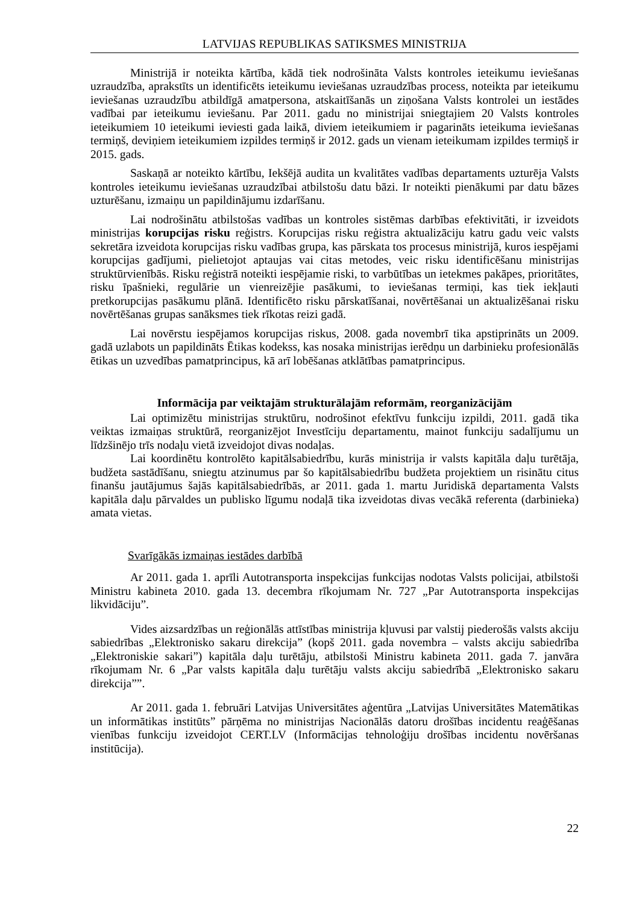LATVIJAS REPUBLIKAS SATIKSMES MINISTRIJA
Ministrijā ir noteikta kārtība, kādā tiek nodrošināta Valsts kontroles ieteikumu ieviešanas uzraudzība, aprakstīts un identificēts ieteikumu ieviešanas uzraudzības process, noteikta par ieteikumu ieviešanas uzraudzību atbildīgā amatpersona, atskaitīšanās un ziņošana Valsts kontrolei un iestādes vadībai par ieteikumu ieviešanu. Par 2011. gadu no ministrijai sniegtajiem 20 Valsts kontroles ieteikumiem 10 ieteikumi ieviesti gada laikā, diviem ieteikumiem ir pagarināts ieteikuma ieviešanas termiņš, deviņiem ieteikumiem izpildes termiņš ir 2012. gads un vienam ieteikumam izpildes termiņš ir 2015. gads.
Saskaņā ar noteikto kārtību, Iekšējā audita un kvalitātes vadības departaments uzturēja Valsts kontroles ieteikumu ieviešanas uzraudzībai atbilstošu datu bāzi. Ir noteikti pienākumi par datu bāzes uzturēšanu, izmaiņu un papildinājumu izdarīšanu.
Lai nodrošinātu atbilstošas vadības un kontroles sistēmas darbības efektivitāti, ir izveidots ministrijas korupcijas risku reģistrs. Korupcijas risku reģistra aktualizāciju katru gadu veic valsts sekretāra izveidota korupcijas risku vadības grupa, kas pārskata tos procesus ministrijā, kuros iespējami korupcijas gadījumi, pielietojot aptaujas vai citas metodes, veic risku identificēšanu ministrijas struktūrvienībās. Risku reģistrā noteikti iespējamie riski, to varbūtības un ietekmes pakāpes, prioritātes, risku īpašnieki, regulārie un vienreizējie pasākumi, to ieviešanas termiņi, kas tiek iekļauti pretkorupcijas pasākumu plānā. Identificēto risku pārskatīšanai, novērtēšanai un aktualizēšanai risku novērtēšanas grupas sanāksmes tiek rīkotas reizi gadā.
Lai novērstu iespējamos korupcijas riskus, 2008. gada novembrī tika apstiprināts un 2009. gadā uzlabots un papildināts Ētikas kodekss, kas nosaka ministrijas ierēdņu un darbinieku profesionālās ētikas un uzvedības pamatprincipus, kā arī lobēšanas atklātības pamatprincipus.
Informācija par veiktajām strukturālajām reformām, reorganizācijām
Lai optimizētu ministrijas struktūru, nodrošinot efektīvu funkciju izpildi, 2011. gadā tika veiktas izmaiņas struktūrā, reorganizējot Investīciju departamentu, mainot funkciju sadalījumu un līdzšinējo trīs nodaļu vietā izveidojot divas nodaļas.
Lai koordinētu kontrolēto kapitālsabiedrību, kurās ministrija ir valsts kapitāla daļu turētāja, budžeta sastādīšanu, sniegtu atzinumus par šo kapitālsabiedrību budžeta projektiem un risinātu citus finanšu jautājumus šajās kapitālsabiedrībās, ar 2011. gada 1. martu Juridiskā departamenta Valsts kapitāla daļu pārvaldes un publisko līgumu nodaļā tika izveidotas divas vecākā referenta (darbinieka) amata vietas.
Svarīgākās izmaiņas iestādes darbībā
Ar 2011. gada 1. aprīli Autotransporta inspekcijas funkcijas nodotas Valsts policijai, atbilstoši Ministru kabineta 2010. gada 13. decembra rīkojumam Nr. 727 „Par Autotransporta inspekcijas likvidāciju”.
Vides aizsardzības un reģionālās attīstības ministrija kļuvusi par valstij piederošās valsts akciju sabiedrības „Elektronisko sakaru direkcija” (kopš 2011. gada novembra – valsts akciju sabiedrība „Elektroniskie sakari”) kapitāla daļu turētāju, atbilstoši Ministru kabineta 2011. gada 7. janvāra rīkojumam Nr. 6 „Par valsts kapitāla daļu turētāju valsts akciju sabiedrībā „Elektronisko sakaru direkcija””.
Ar 2011. gada 1. februāri Latvijas Universitātes aģentūra „Latvijas Universitātes Matemātikas un informātikas institūts” pārņēma no ministrijas Nacionālās datoru drošības incidentu reaģēšanas vienības funkciju izveidojot CERT.LV (Informācijas tehnoloģiju drošības incidentu novēršanas institūcija).
22